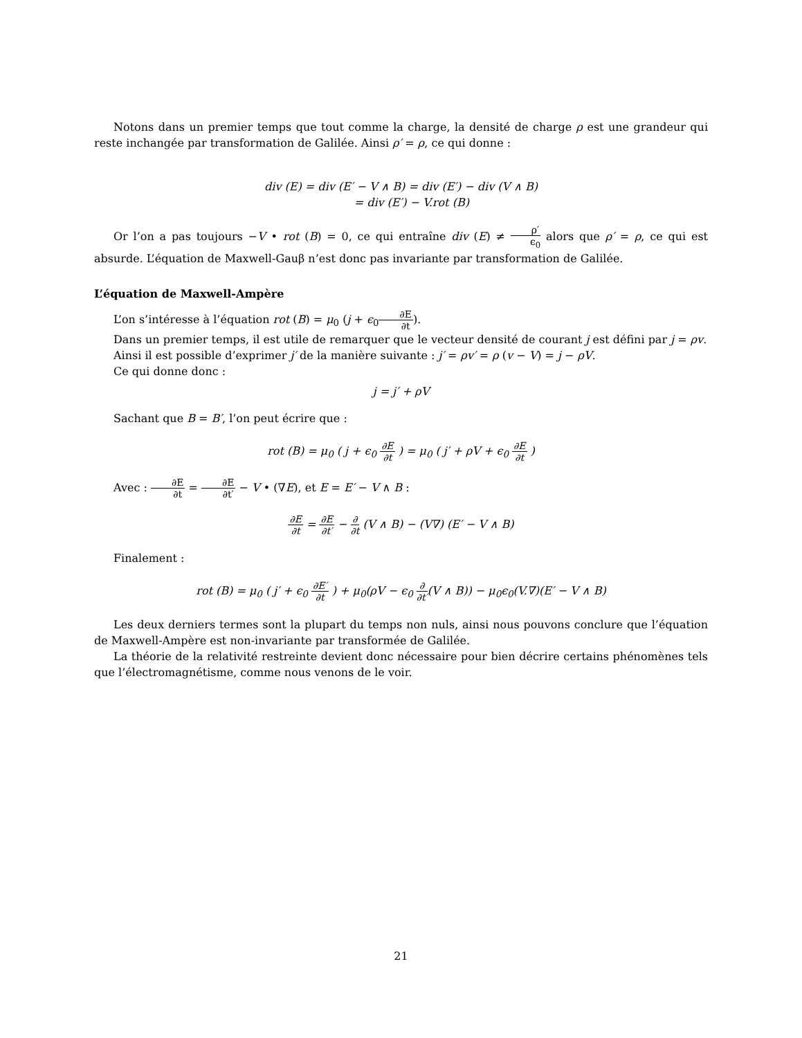Notons dans un premier temps que tout comme la charge, la densité de charge ρ est une grandeur qui reste inchangée par transformation de Galilée. Ainsi ρ′ = ρ, ce qui donne :
div (E) = div (E′ − V ∧ B) = div (E′) − div (V ∧ B)
= div (E′) − V.rot (B)
Or l’on a pas toujours −V • rot (B) = 0, ce qui entraîne div (E) ≠ ρ′ ϵ<sub>0</sub> alors que ρ′ = ρ, ce qui est absurde. L’équation de Maxwell-Gauβ n’est donc pas invariante par transformation de Galilée.
L’équation de Maxwell-Ampère
L’on s’intéresse à l’équation rot (B) = μ<sub>0</sub> (j + ϵ<sub>0</sub>∂E ∂t).
Dans un premier temps, il est utile de remarquer que le vecteur densité de courant j est défini par j = ρv.
Ainsi il est possible d’exprimer j′ de la manière suivante : j′ = ρv′ = ρ (v − V) = j − ρV.
Ce qui donne donc :
j = j′ + ρV
Sachant que B = B′, l’on peut écrire que :
rot (B) = μ<sub>0</sub> ( j + ϵ<sub>0</sub> ∂E ∂t ) = μ<sub>0</sub> ( j′ + ρV + ϵ<sub>0</sub> ∂E ∂t )
Avec : ∂E ∂t = ∂E ∂t′ − V • (∇E), et E = E′ − V ∧ B :
∂E ∂t = ∂E ∂t′ − ∂ ∂t (V ∧ B) − (V∇) (E′ − V ∧ B)
Finalement :
rot (B) = μ<sub>0</sub> ( j′ + ϵ<sub>0</sub> ∂E′ ∂t ) + μ<sub>0</sub>(ρV − ϵ<sub>0</sub> ∂ ∂t′(V ∧ B)) − μ<sub>0</sub>ϵ<sub>0</sub>(V.∇)(E′ − V ∧ B)
Les deux derniers termes sont la plupart du temps non nuls, ainsi nous pouvons conclure que l’équation de Maxwell-Ampère est non-invariante par transformée de Galilée.
La théorie de la relativité restreinte devient donc nécessaire pour bien décrire certains phénomènes tels que l’électromagnétisme, comme nous venons de le voir.
21